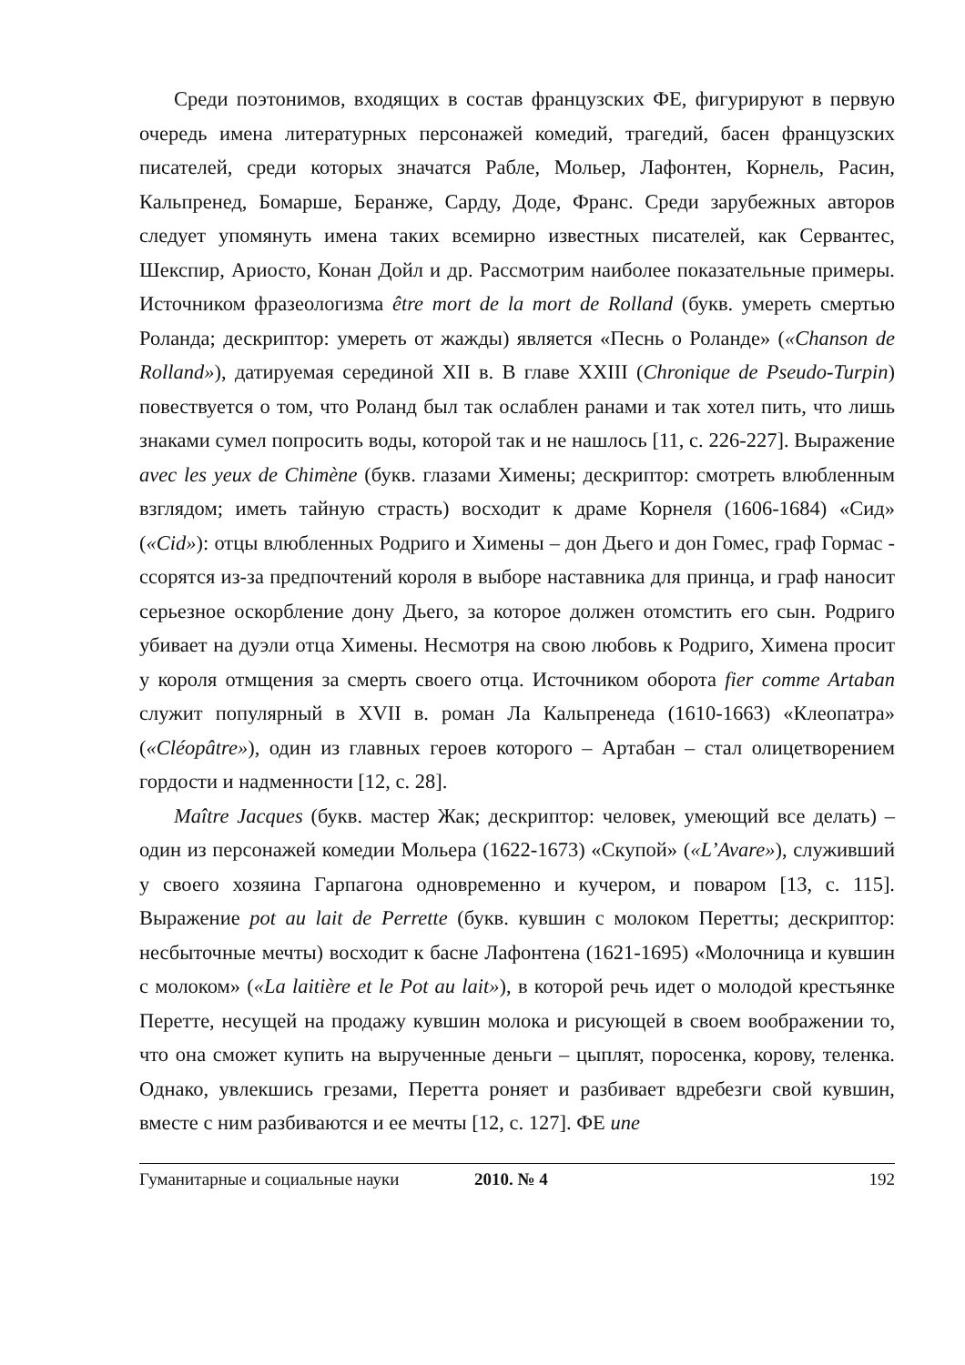Среди поэтонимов, входящих в состав французских ФЕ, фигурируют в первую очередь имена литературных персонажей комедий, трагедий, басен французских писателей, среди которых значатся Рабле, Мольер, Лафонтен, Корнель, Расин, Кальпренед, Бомарше, Беранже, Сарду, Доде, Франс. Среди зарубежных авторов следует упомянуть имена таких всемирно известных писателей, как Сервантес, Шекспир, Ариосто, Конан Дойл и др. Рассмотрим наиболее показательные примеры. Источником фразеологизма être mort de la mort de Rolland (букв. умереть смертью Роланда; дескриптор: умереть от жажды) является «Песнь о Роланде» («Chanson de Rolland»), датируемая серединой XII в. В главе XXIII (Chronique de Pseudo-Turpin) повествуется о том, что Роланд был так ослаблен ранами и так хотел пить, что лишь знаками сумел попросить воды, которой так и не нашлось [11, с. 226-227]. Выражение avec les yeux de Chimène (букв. глазами Химены; дескриптор: смотреть влюбленным взглядом; иметь тайную страсть) восходит к драме Корнеля (1606-1684) «Сид» («Cid»): отцы влюбленных Родриго и Химены – дон Дьего и дон Гомес, граф Гормас - ссорятся из-за предпочтений короля в выборе наставника для принца, и граф наносит серьезное оскорбление дону Дьего, за которое должен отомстить его сын. Родриго убивает на дуэли отца Химены. Несмотря на свою любовь к Родриго, Химена просит у короля отмщения за смерть своего отца. Источником оборота fier comme Artaban служит популярный в XVII в. роман Ла Кальпренеда (1610-1663) «Клеопатра» («Cléopâtre»), один из главных героев которого – Артабан – стал олицетворением гордости и надменности [12, с. 28].
Maître Jacques (букв. мастер Жак; дескриптор: человек, умеющий все делать) – один из персонажей комедии Мольера (1622-1673) «Скупой» («L’Avare»), служивший у своего хозяина Гарпагона одновременно и кучером, и поваром [13, с. 115]. Выражение pot au lait de Perrette (букв. кувшин с молоком Перетты; дескриптор: несбыточные мечты) восходит к басне Лафонтена (1621-1695) «Молочница и кувшин с молоком» («La laitière et le Pot au lait»), в которой речь идет о молодой крестьянке Перетте, несущей на продажу кувшин молока и рисующей в своем воображении то, что она сможет купить на вырученные деньги – цыплят, поросенка, корову, теленка. Однако, увлекшись грезами, Перетта роняет и разбивает вдребезги свой кувшин, вместе с ним разбиваются и ее мечты [12, с. 127]. ФЕ une
Гуманитарные и социальные науки 2010. № 4 192